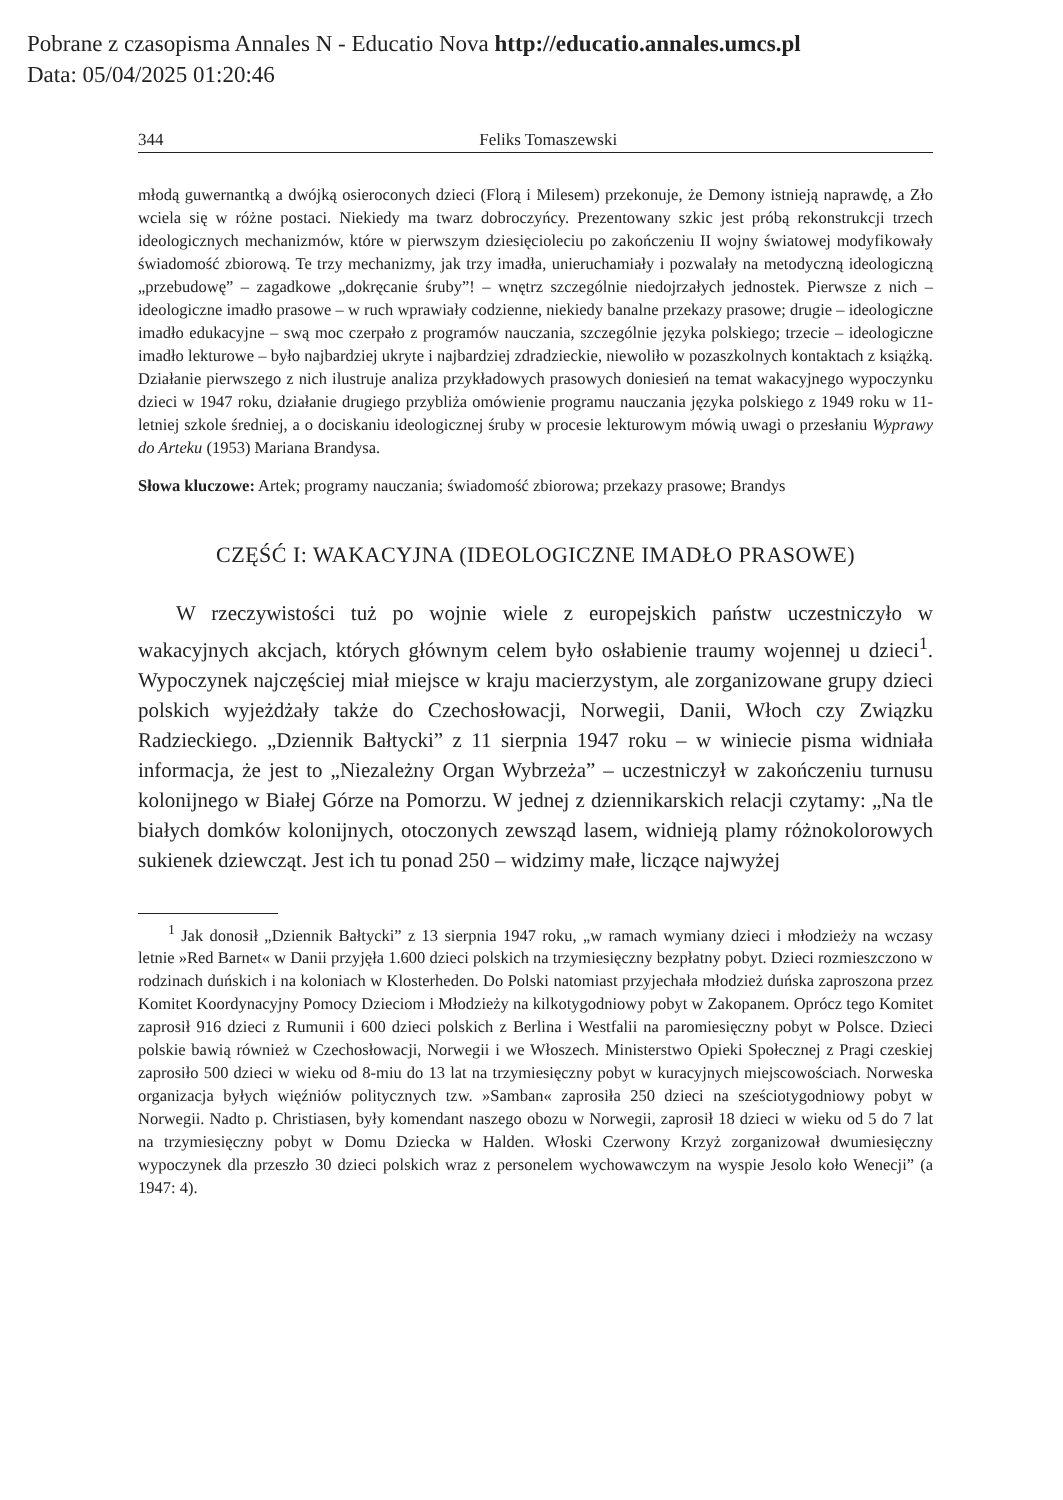Pobrane z czasopisma Annales N - Educatio Nova http://educatio.annales.umcs.pl
Data: 05/04/2025 01:20:46
344 Feliks Tomaszewski
młodą guwernantką a dwójką osieroconych dzieci (Florą i Milesem) przekonuje, że Demony istnieją naprawdę, a Zło wciela się w różne postaci. Niekiedy ma twarz dobroczyńcy. Prezentowany szkic jest próbą rekonstrukcji trzech ideologicznych mechanizmów, które w pierwszym dziesięcioleciu po zakończeniu II wojny światowej modyfikowały świadomość zbiorową. Te trzy mechanizmy, jak trzy imadła, unieruchamiały i pozwalały na metodyczną ideologiczną „przebudowę” – zagadkowe „dokręcanie śruby”! – wnętrz szczególnie niedojrzałych jednostek. Pierwsze z nich – ideologiczne imadło prasowe – w ruch wprawiały codzienne, niekiedy banalne przekazy prasowe; drugie – ideologiczne imadło edukacyjne – swą moc czerpało z programów nauczania, szczególnie języka polskiego; trzecie – ideologiczne imadło lekturowe – było najbardziej ukryte i najbardziej zdradzieckie, niewoliło w pozaszkolnych kontaktach z książką. Działanie pierwszego z nich ilustruje analiza przykładowych prasowych doniesień na temat wakacyjnego wypoczynku dzieci w 1947 roku, działanie drugiego przybliża omówienie programu nauczania języka polskiego z 1949 roku w 11-letniej szkole średniej, a o dociskaniu ideologicznej śruby w procesie lekturowym mówią uwagi o przesłaniu Wyprawy do Arteku (1953) Mariana Brandysa.
Słowa kluczowe: Artek; programy nauczania; świadomość zbiorowa; przekazy prasowe; Brandys
CZĘŚĆ I: WAKACYJNA (IDEOLOGICZNE IMADŁO PRASOWE)
W rzeczywistości tuż po wojnie wiele z europejskich państw uczestniczyło w wakacyjnych akcjach, których głównym celem było osłabienie traumy wojennej u dzieci<sup>1</sup>. Wypoczynek najczęściej miał miejsce w kraju macierzystym, ale zorganizowane grupy dzieci polskich wyjeżdżały także do Czechosłowacji, Norwegii, Danii, Włoch czy Związku Radzieckiego. „Dziennik Bałtycki” z 11 sierpnia 1947 roku – w winiecie pisma widniała informacja, że jest to „Niezależny Organ Wybrzeża” – uczestniczył w zakończeniu turnusu kolonijnego w Białej Górze na Pomorzu. W jednej z dziennikarskich relacji czytamy: „Na tle białych domków kolonijnych, otoczonych zewsząd lasem, widnieją plamy różnokolorowych sukienek dziewcząt. Jest ich tu ponad 250 – widzimy małe, liczące najwyżej
<sup>1</sup> Jak donosił „Dziennik Bałtycki” z 13 sierpnia 1947 roku, „w ramach wymiany dzieci i młodzieży na wczasy letnie »Red Barnet« w Danii przyjęła 1.600 dzieci polskich na trzymiesięczny bezpłatny pobyt. Dzieci rozmieszczono w rodzinach duńskich i na koloniach w Klosterheden. Do Polski natomiast przyjechała młodzież duńska zaproszona przez Komitet Koordynacyjny Pomocy Dzieciom i Młodzieży na kilkotygodniowy pobyt w Zakopanem. Oprócz tego Komitet zaprosił 916 dzieci z Rumunii i 600 dzieci polskich z Berlina i Westfalii na paromiesięczny pobyt w Polsce. Dzieci polskie bawią również w Czechosłowacji, Norwegii i we Włoszech. Ministerstwo Opieki Społecznej z Pragi czeskiej zaprosiło 500 dzieci w wieku od 8-miu do 13 lat na trzymiesięczny pobyt w kuracyjnych miejscowościach. Norweska organizacja byłych więźniów politycznych tzw. »Samban« zaprosiła 250 dzieci na sześciotygodniowy pobyt w Norwegii. Nadto p. Christiasen, były komendant naszego obozu w Norwegii, zaprosił 18 dzieci w wieku od 5 do 7 lat na trzymiesięczny pobyt w Domu Dziecka w Halden. Włoski Czerwony Krzyż zorganizował dwumiesięczny wypoczynek dla przeszło 30 dzieci polskich wraz z personelem wychowawczym na wyspie Jesolo koło Wenecji” (a 1947: 4).